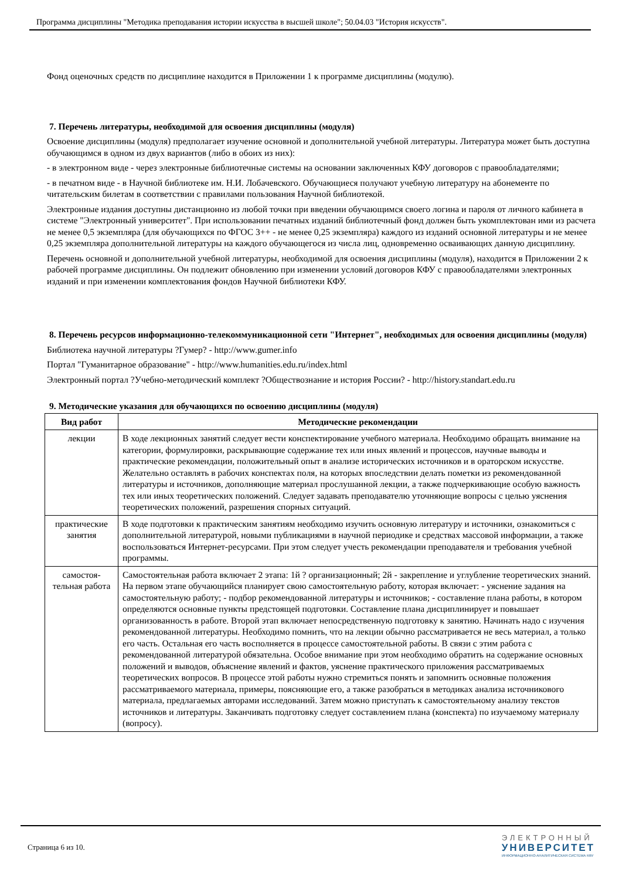Программа дисциплины "Методика преподавания истории искусства в высшей школе"; 50.04.03 "История искусств".
Фонд оценочных средств по дисциплине находится в Приложении 1 к программе дисциплины (модулю).
7. Перечень литературы, необходимой для освоения дисциплины (модуля)
Освоение дисциплины (модуля) предполагает изучение основной и дополнительной учебной литературы. Литература может быть доступна обучающимся в одном из двух вариантов (либо в обоих из них):
- в электронном виде - через электронные библиотечные системы на основании заключенных КФУ договоров с правообладателями;
- в печатном виде - в Научной библиотеке им. Н.И. Лобачевского. Обучающиеся получают учебную литературу на абонементе по читательским билетам в соответствии с правилами пользования Научной библиотекой.
Электронные издания доступны дистанционно из любой точки при введении обучающимся своего логина и пароля от личного кабинета в системе "Электронный университет". При использовании печатных изданий библиотечный фонд должен быть укомплектован ими из расчета не менее 0,5 экземпляра (для обучающихся по ФГОС 3++ - не менее 0,25 экземпляра) каждого из изданий основной литературы и не менее 0,25 экземпляра дополнительной литературы на каждого обучающегося из числа лиц, одновременно осваивающих данную дисциплину.
Перечень основной и дополнительной учебной литературы, необходимой для освоения дисциплины (модуля), находится в Приложении 2 к рабочей программе дисциплины. Он подлежит обновлению при изменении условий договоров КФУ с правообладателями электронных изданий и при изменении комплектования фондов Научной библиотеки КФУ.
8. Перечень ресурсов информационно-телекоммуникационной сети "Интернет", необходимых для освоения дисциплины (модуля)
Библиотека научной литературы ?Гумер? - http://www.gumer.info
Портал "Гуманитарное образование" - http://www.humanities.edu.ru/index.html
Электронный портал ?Учебно-методический комплект ?Обществознание и история России? - http://history.standart.edu.ru
9. Методические указания для обучающихся по освоению дисциплины (модуля)
| Вид работ | Методические рекомендации |
| --- | --- |
| лекции | В ходе лекционных занятий следует вести конспектирование учебного материала. Необходимо обращать внимание на категории, формулировки, раскрывающие содержание тех или иных явлений и процессов, научные выводы и практические рекомендации, положительный опыт в анализе исторических источников и в ораторском искусстве. Желательно оставлять в рабочих конспектах поля, на которых впоследствии делать пометки из рекомендованной литературы и источников, дополняющие материал прослушанной лекции, а также подчеркивающие особую важность тех или иных теоретических положений. Следует задавать преподавателю уточняющие вопросы с целью уяснения теоретических положений, разрешения спорных ситуаций. |
| практические занятия | В ходе подготовки к практическим занятиям необходимо изучить основную литературу и источники, ознакомиться с дополнительной литературой, новыми публикациями в научной периодике и средствах массовой информации, а также воспользоваться Интернет-ресурсами. При этом следует учесть рекомендации преподавателя и требования учебной программы. |
| самостоя-тельная работа | Самостоятельная работа включает 2 этапа: 1й ? организационный; 2й - закрепление и углубление теоретических знаний. На первом этапе обучающийся планирует свою самостоятельную работу, которая включает: - уяснение задания на самостоятельную работу; - подбор рекомендованной литературы и источников; - составление плана работы, в котором определяются основные пункты предстоящей подготовки. Составление плана дисциплинирует и повышает организованность в работе. Второй этап включает непосредственную подготовку к занятию. Начинать надо с изучения рекомендованной литературы. Необходимо помнить, что на лекции обычно рассматривается не весь материал, а только его часть. Остальная его часть восполняется в процессе самостоятельной работы. В связи с этим работа с рекомендованной литературой обязательна. Особое внимание при этом необходимо обратить на содержание основных положений и выводов, объяснение явлений и фактов, уяснение практического приложения рассматриваемых теоретических вопросов. В процессе этой работы нужно стремиться понять и запомнить основные положения рассматриваемого материала, примеры, поясняющие его, а также разобраться в методиках анализа источникового материала, предлагаемых авторами исследований. Затем можно приступать к самостоятельному анализу текстов источников и литературы. Заканчивать подготовку следует составлением плана (конспекта) по изучаемому материалу (вопросу). |
Страница 6 из 10.
ЭЛЕКТРОННЫЙ
УНИВЕРСИТЕТ
ИНФОРМАЦИОННО-АНАЛИТИЧЕСКАЯ СИСТЕМА КФУ